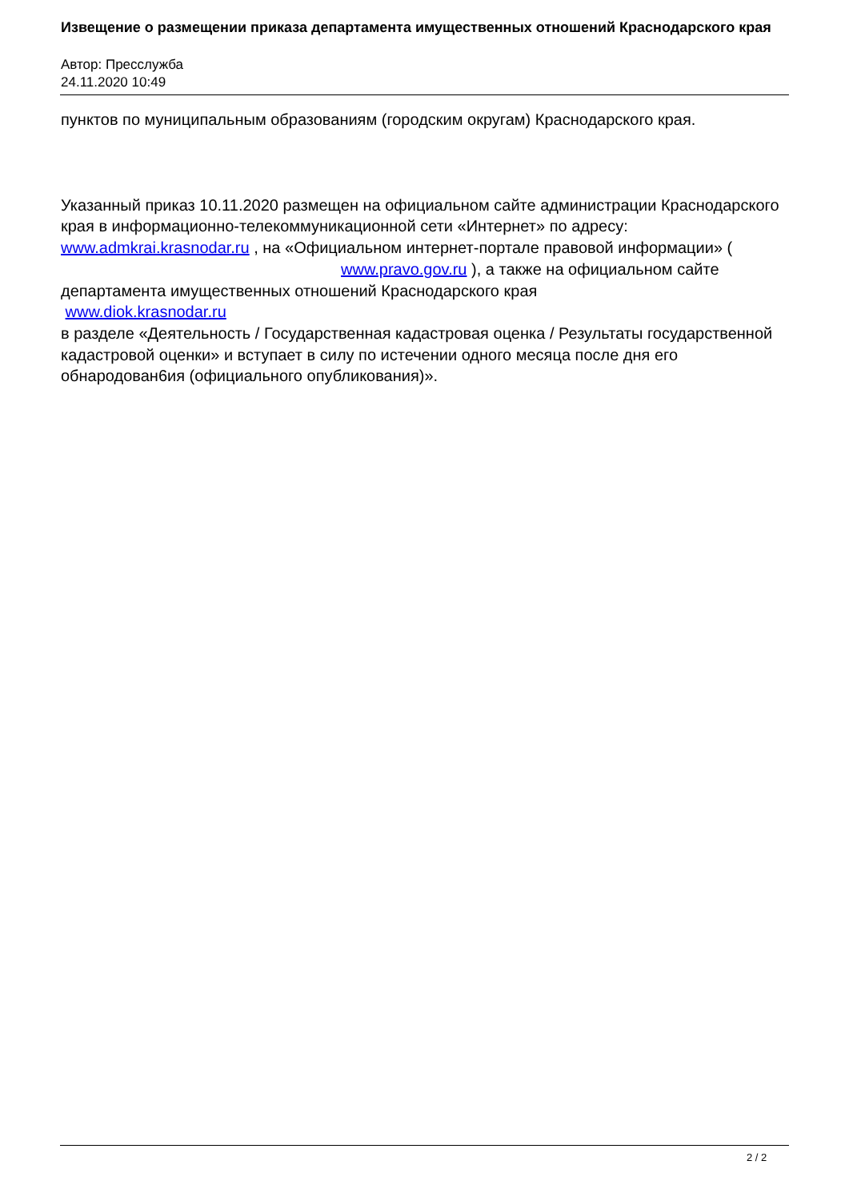Извещение о размещении приказа департамента имущественных отношений Краснодарского края
Автор: Пресслужба
24.11.2020 10:49
пунктов по муниципальным образованиям (городским округам) Краснодарского края.
Указанный приказ 10.11.2020 размещен на официальном сайте администрации Краснодарского края в информационно-телекоммуникационной сети «Интернет» по адресу: www.admkrai.krasnodar.ru , на «Официальном интернет-портале правовой информации» ( www.pravo.gov.ru ), а также на официальном сайте департамента имущественных отношений Краснодарского края
www.diok.krasnodar.ru
в разделе «Деятельность / Государственная кадастровая оценка / Результаты государственной кадастровой оценки» и вступает в силу по истечении одного месяца после дня его обнародован6ия (официального опубликования)».
2 / 2